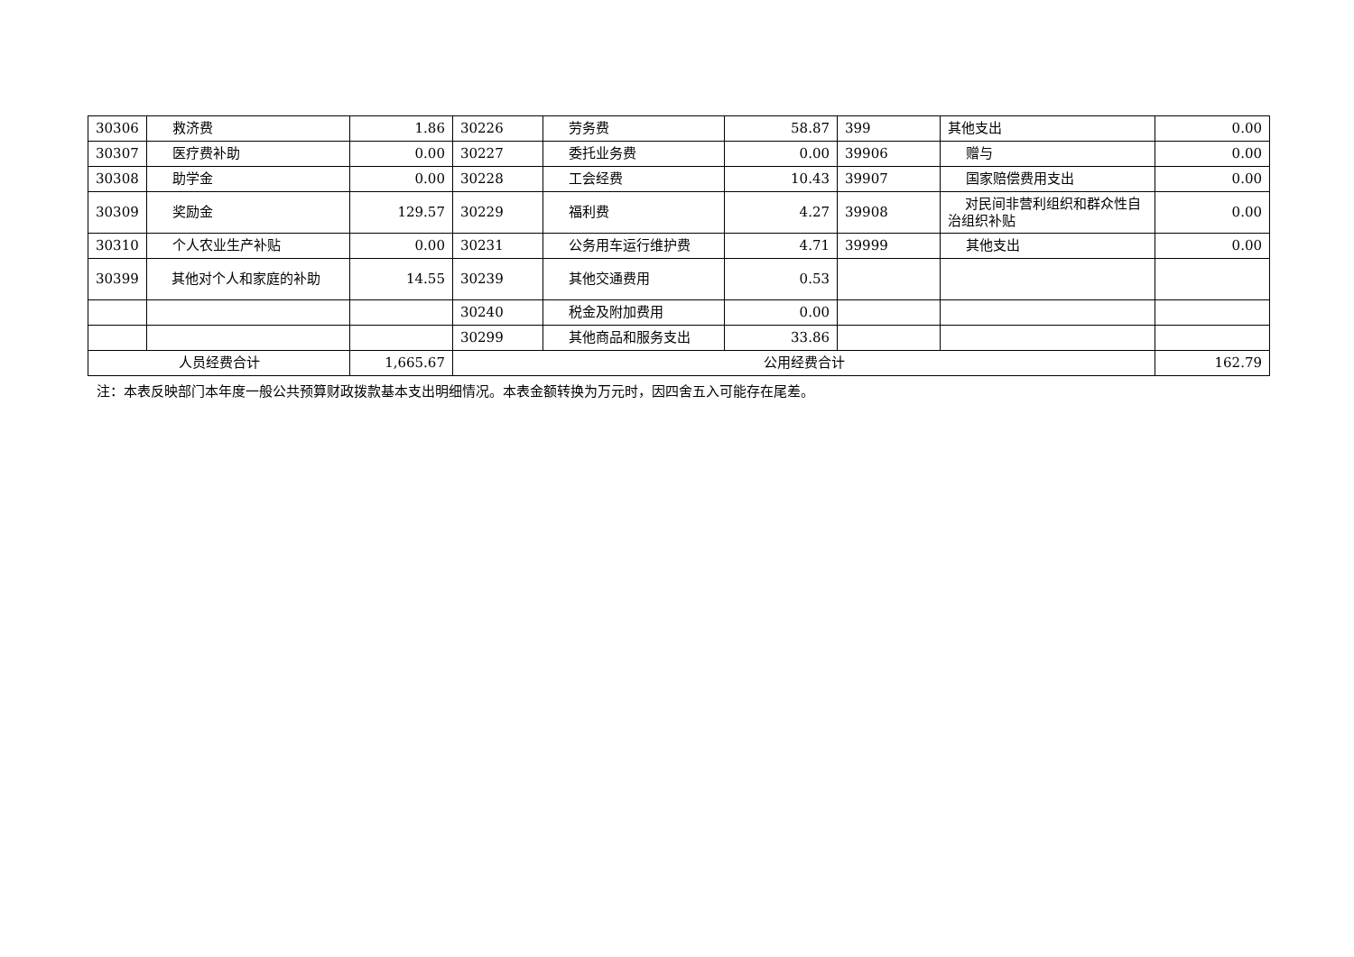| 30306 | 救济费 | 1.86 | 30226 | 劳务费 | 58.87 | 399 | 其他支出 | 0.00 |
| 30307 | 医疗费补助 | 0.00 | 30227 | 委托业务费 | 0.00 | 39906 | 赠与 | 0.00 |
| 30308 | 助学金 | 0.00 | 30228 | 工会经费 | 10.43 | 39907 | 国家赔偿费用支出 | 0.00 |
| 30309 | 奖励金 | 129.57 | 30229 | 福利费 | 4.27 | 39908 | 对民间非营利组织和群众性自治组织补贴 | 0.00 |
| 30310 | 个人农业生产补贴 | 0.00 | 30231 | 公务用车运行维护费 | 4.71 | 39999 | 其他支出 | 0.00 |
| 30399 | 其他对个人和家庭的补助 | 14.55 | 30239 | 其他交通费用 | 0.53 | | | |
| | | | 30240 | 税金及附加费用 | 0.00 | | | |
| | | | 30299 | 其他商品和服务支出 | 33.86 | | | |
| 人员经费合计 | | 1,665.67 | 公用经费合计 | | | | | 162.79 |
注：本表反映部门本年度一般公共预算财政拨款基本支出明细情况。本表金额转换为万元时，因四舍五入可能存在尾差。